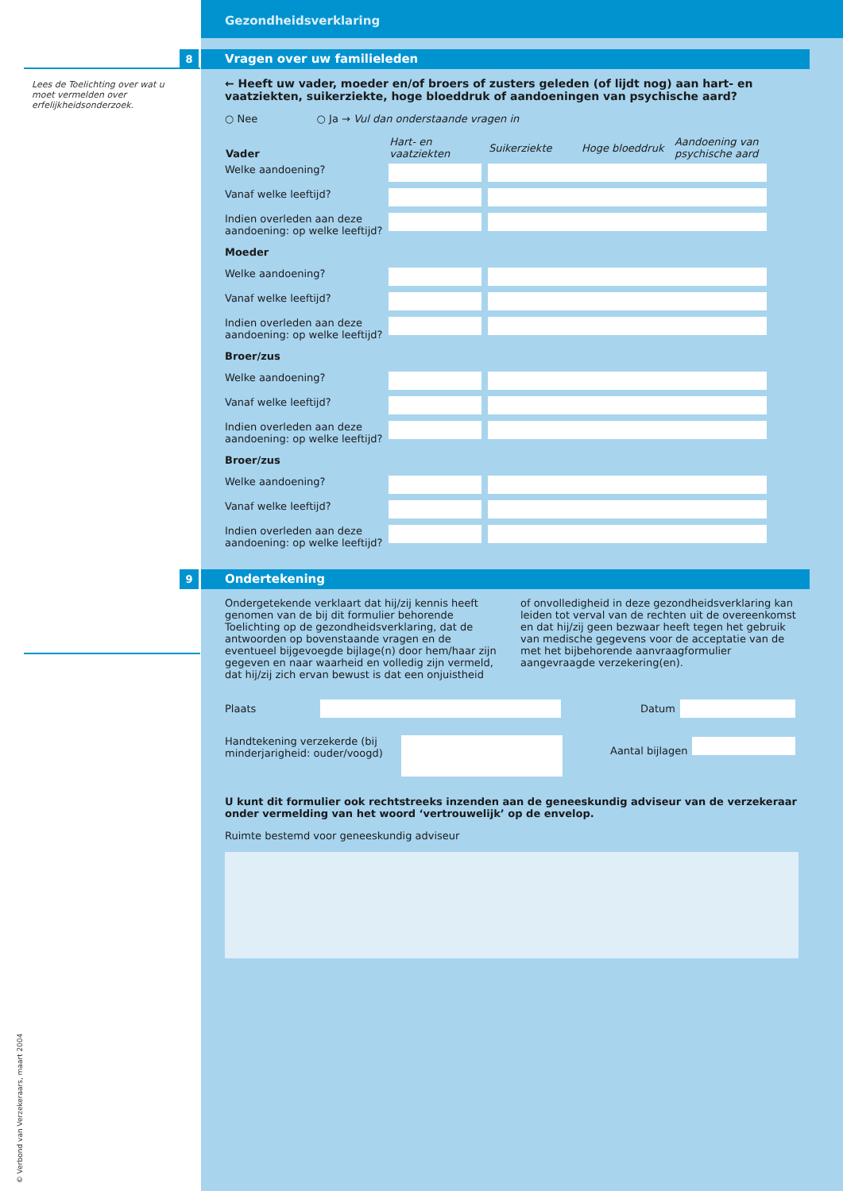Lees de Toelichting over wat u moet vermelden over erfelijkheids­onderzoek.
Gezondheidsverklaring
8
Vragen over uw familieleden
← Heeft uw vader, moeder en/of broers of zusters geleden (of lijdt nog) aan hart- en vaatziekten, suikerziekte, hoge bloeddruk of aandoeningen van psychische aard?
○ Nee ○ Ja → Vul dan onderstaande vragen in
| Vader | Hart- en vaatziekten | Suikerziekte | Hoge bloeddruk | Aandoening van psychische aard |
| --- | --- | --- | --- | --- |
| Welke aandoening? | | | | |
| Vanaf welke leeftijd? | | | | |
| Indien overleden aan deze aandoening: op welke leeftijd? | | | | |
| Moeder | | | | |
| Welke aandoening? | | | | |
| Vanaf welke leeftijd? | | | | |
| Indien overleden aan deze aandoening: op welke leeftijd? | | | | |
| Broer/zus | | | | |
| Welke aandoening? | | | | |
| Vanaf welke leeftijd? | | | | |
| Indien overleden aan deze aandoening: op welke leeftijd? | | | | |
| Broer/zus | | | | |
| Welke aandoening? | | | | |
| Vanaf welke leeftijd? | | | | |
| Indien overleden aan deze aandoening: op welke leeftijd? | | | | |
9
Ondertekening
Ondergetekende verklaart dat hij/zij kennis heeft genomen van de bij dit formulier behorende Toelichting op de gezondheidsverklaring, dat de antwoorden op bovenstaande vragen en de eventueel bijgevoegde bijlage(n) door hem/haar zijn gegeven en naar waarheid en volledig zijn vermeld, dat hij/zij zich ervan bewust is dat een onjuistheid
of onvolledigheid in deze gezondheidsverklaring kan leiden tot verval van de rechten uit de overeenkomst en dat hij/zij geen bezwaar heeft tegen het gebruik van medische gegevens voor de acceptatie van de met het bijbehorende aanvraagformulier aangevraagde verzekering(en).
Plaats Datum
Handtekening verzekerde (bij minderjarigheid: ouder/voogd)
Aantal bijlagen
U kunt dit formulier ook rechtstreeks inzenden aan de geneeskundig adviseur van de verzekeraar onder vermelding van het woord ‘vertrouwelijk’ op de envelop.
Ruimte bestemd voor geneeskundig adviseur
© Verbond van Verzekeraars, maart 2004